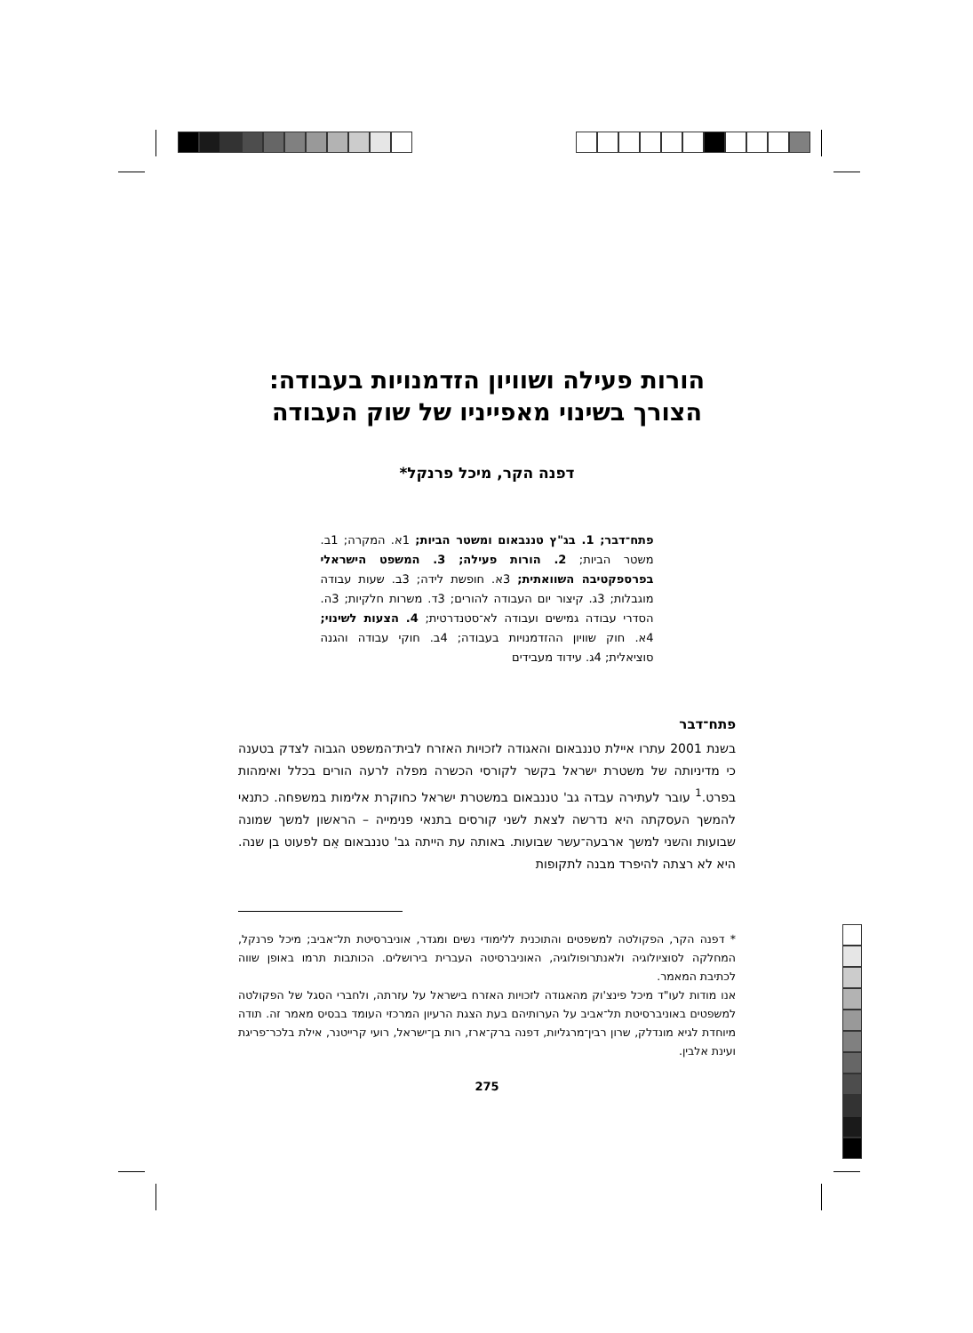הורות פעילה ושוויון הזדמנויות בעבודה:
הצורך בשינוי מאפייניו של שוק העבודה
דפנה הקר, מיכל פרנקל*
פתח־דבר; 1. בג"ץ טננבאום ומשטר הביות; 1א. המקרה; 1ב. משטר הביות; 2. הורות פעילה; 3. המשפט הישראלי בפרספקטיבה השוואתית; 3א. חופשת לידה; 3ב. שעות עבודה מוגבלות; 3ג. קיצור יום העבודה להורים; 3ד. משרות חלקיות; 3ה. הסדרי עבודה גמישים ועבודה לא־סטנדרטית; 4. הצעות לשינוי; 4א. חוק שוויון ההזדמנויות בעבודה; 4ב. חוקי עבודה והגנה סוציאלית; 4ג. עידוד מעבידים
פתח־דבר
בשנת 2001 עתרו איילת טננבאום והאגודה לזכויות האזרח לבית־המשפט הגבוה לצדק בטענה כי מדיניותה של משטרת ישראל בקשר לקורסי הכשרה מפלה לרעה הורים בכלל ואימהות בפרט.<sup>1</sup> עובר לעתירה עבדה גב' טננבאום במשטרת ישראל כחוקרת אלימות במשפחה. כתנאי להמשך העסקתה היא נדרשה לצאת לשני קורסים בתנאי פנימייה – הראשון למשך שמונה שבועות והשני למשך ארבעה־עשר שבועות. באותה עת הייתה גב' טננבאום אֵם לפעוט בן שנה. היא לא רצתה להיפרד מבנה לתקופות
* דפנה הקר, הפקולטה למשפטים והתוכנית ללימודי נשים ומגדר, אוניברסיטת תל־אביב; מיכל פרנקל, המחלקה לסוציולוגיה ולאנתרופולוגיה, האוניברסיטה העברית בירושלים. הכותבות תרמו באופן שווה לכתיבת המאמר.
אנו מודות לעו"ד מיכל פינצ'וק מהאגודה לזכויות האזרח בישראל על עזרתה, ולחברי הסגל של הפקולטה למשפטים באוניברסיטת תל־אביב על הערותיהם בעת הצגת הרעיון המרכזי העומד בבסיס מאמר זה. תודה מיוחדת לגיא מונדלק, שרון רבין־מרגליות, דפנה ברק־ארז, רות בן־ישראל, רועי קרייטנר, אילת בלכר־פריגת ועינת אלבין.
275